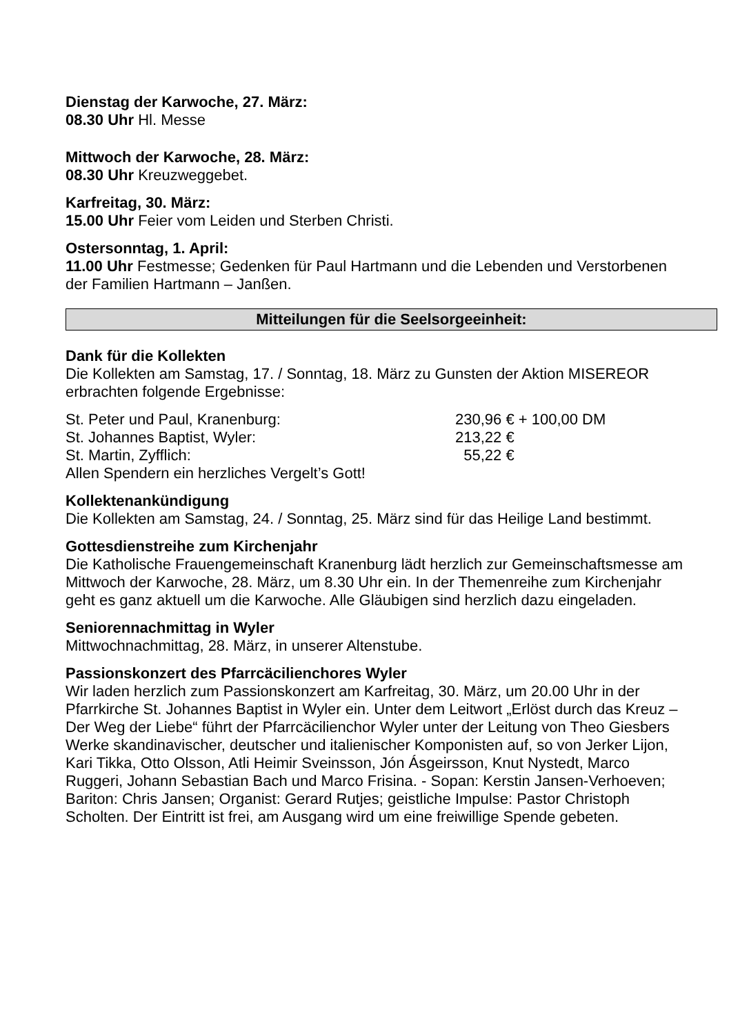Dienstag der Karwoche, 27. März:
08.30 Uhr Hl. Messe
Mittwoch der Karwoche, 28. März:
08.30 Uhr Kreuzweggebet.
Karfreitag, 30. März:
15.00 Uhr Feier vom Leiden und Sterben Christi.
Ostersonntag, 1. April:
11.00 Uhr Festmesse; Gedenken für Paul Hartmann und die Lebenden und Verstorbenen der Familien Hartmann – Janßen.
Mitteilungen für die Seelsorgeeinheit:
Dank für die Kollekten
Die Kollekten am Samstag, 17. / Sonntag, 18. März zu Gunsten der Aktion MISEREOR erbrachten folgende Ergebnisse:
| St. Peter und Paul, Kranenburg: | 230,96 € + 100,00 DM |
| St. Johannes Baptist, Wyler: | 213,22 € |
| St. Martin, Zyfflich: | 55,22 € |
Allen Spendern ein herzliches Vergelt’s Gott!
Kollektenankündigung
Die Kollekten am Samstag, 24. / Sonntag, 25. März sind für das Heilige Land bestimmt.
Gottesdienstreihe zum Kirchenjahr
Die Katholische Frauengemeinschaft Kranenburg lädt herzlich zur Gemein­schaftsmesse am Mittwoch der Karwoche, 28. März, um 8.30 Uhr ein. In der Themenreihe zum Kirchenjahr geht es ganz aktuell um die Karwoche. Alle Gläubigen sind herzlich dazu eingeladen.
Seniorennachmittag in Wyler
Mittwochnachmittag, 28. März, in unserer Altenstube.
Passionskonzert des Pfarrcäcilienchores Wyler
Wir laden herzlich zum Passionskonzert am Karfreitag, 30. März, um 20.00 Uhr in der Pfarrkirche St. Johannes Baptist in Wyler ein. Unter dem Leitwort „Erlöst durch das Kreuz – Der Weg der Liebe“ führt der Pfarrcäcilienchor Wyler unter der Leitung von Theo Giesbers Werke skandinavischer, deutscher und italieni­scher Komponisten auf, so von Jerker Lijon, Kari Tikka, Otto Olsson, Atli Heimir Sveinsson, Jón Ásgeirsson, Knut Nystedt, Marco Ruggeri, Johann Sebastian Bach und Marco Frisina. - Sopan: Kerstin Jansen-Verhoeven; Bariton: Chris Jansen; Organist: Gerard Rutjes; geistliche Impulse: Pastor Christoph Scholten. Der Eintritt ist frei, am Ausgang wird um eine freiwillige Spende gebeten.